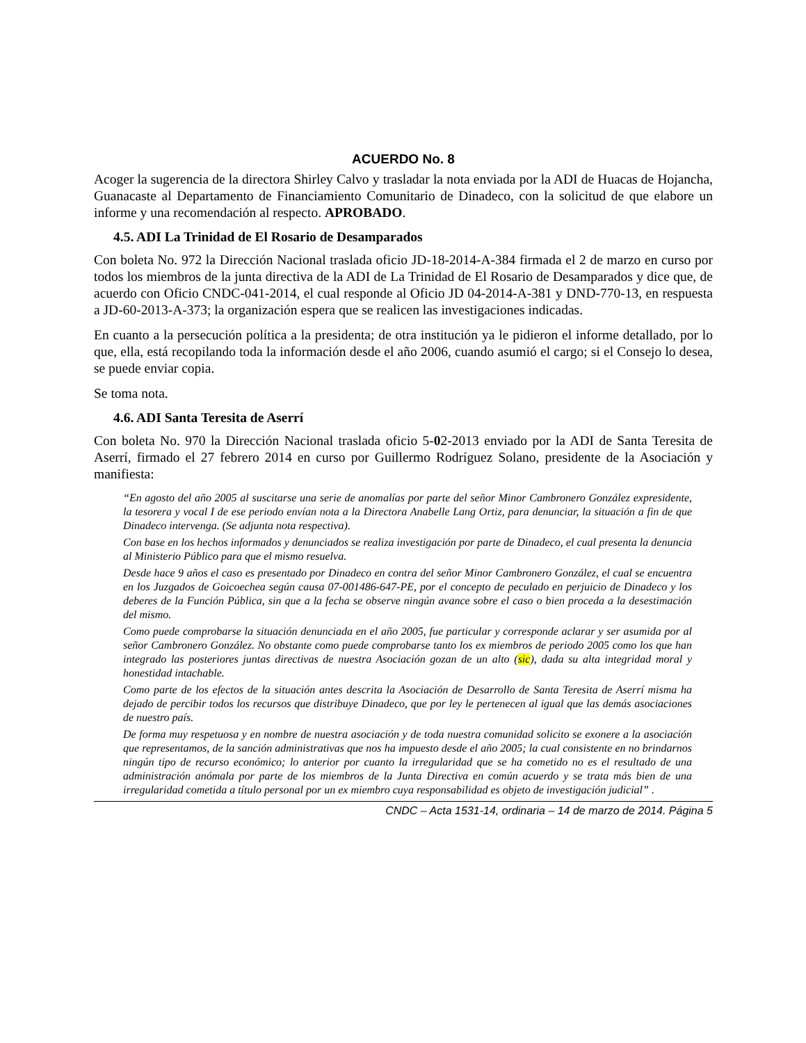ACUERDO No. 8
Acoger la sugerencia de la directora Shirley Calvo y trasladar la nota enviada por la ADI de Huacas de Hojancha, Guanacaste al Departamento de Financiamiento Comunitario de Dinadeco, con la solicitud de que elabore un informe y una recomendación al respecto. APROBADO.
4.5. ADI La Trinidad de El Rosario de Desamparados
Con boleta No. 972 la Dirección Nacional traslada oficio JD-18-2014-A-384 firmada el 2 de marzo en curso por todos los miembros de la junta directiva de la ADI de La Trinidad de El Rosario de Desamparados y dice que, de acuerdo con Oficio CNDC-041-2014, el cual responde al Oficio JD 04-2014-A-381 y DND-770-13, en respuesta a JD-60-2013-A-373; la organización espera que se realicen las investigaciones indicadas.
En cuanto a la persecución política a la presidenta; de otra institución ya le pidieron el informe detallado, por lo que, ella, está recopilando toda la información desde el año 2006, cuando asumió el cargo; si el Consejo lo desea, se puede enviar copia.
Se toma nota.
4.6. ADI Santa Teresita de Aserrí
Con boleta No. 970 la Dirección Nacional traslada oficio 5-02-2013 enviado por la ADI de Santa Teresita de Aserrí, firmado el 27 febrero 2014 en curso por Guillermo Rodríguez Solano, presidente de la Asociación y manifiesta:
“En agosto del año 2005 al suscitarse una serie de anomalías por parte del señor Minor Cambronero González expresidente, la tesorera y vocal I de ese periodo envían nota a la Directora Anabelle Lang Ortiz, para denunciar, la situación a fin de que Dinadeco intervenga. (Se adjunta nota respectiva).
Con base en los hechos informados y denunciados se realiza investigación por parte de Dinadeco, el cual presenta la denuncia al Ministerio Público para que el mismo resuelva.
Desde hace 9 años el caso es presentado por Dinadeco en contra del señor Minor Cambronero González, el cual se encuentra en los Juzgados de Goicoechea según causa 07-001486-647-PE, por el concepto de peculado en perjuicio de Dinadeco y los deberes de la Función Pública, sin que a la fecha se observe ningún avance sobre el caso o bien proceda a la desestimación del mismo.
Como puede comprobarse la situación denunciada en el año 2005, fue particular y corresponde aclarar y ser asumida por al señor Cambronero González. No obstante como puede comprobarse tanto los ex miembros de periodo 2005 como los que han integrado las posteriores juntas directivas de nuestra Asociación gozan de un alto (sic), dada su alta integridad moral y honestidad intachable.
Como parte de los efectos de la situación antes descrita la Asociación de Desarrollo de Santa Teresita de Aserrí misma ha dejado de percibir todos los recursos que distribuye Dinadeco, que por ley le pertenecen al igual que las demás asociaciones de nuestro país.
De forma muy respetuosa y en nombre de nuestra asociación y de toda nuestra comunidad solicito se exonere a la asociación que representamos, de la sanción administrativas que nos ha impuesto desde el año 2005; la cual consistente en no brindarnos ningún tipo de recurso económico; lo anterior por cuanto la irregularidad que se ha cometido no es el resultado de una administración anómala por parte de los miembros de la Junta Directiva en común acuerdo y se trata más bien de una irregularidad cometida a título personal por un ex miembro cuya responsabilidad es objeto de investigación judicial” .
CNDC – Acta 1531-14, ordinaria – 14 de marzo de 2014. Página 5